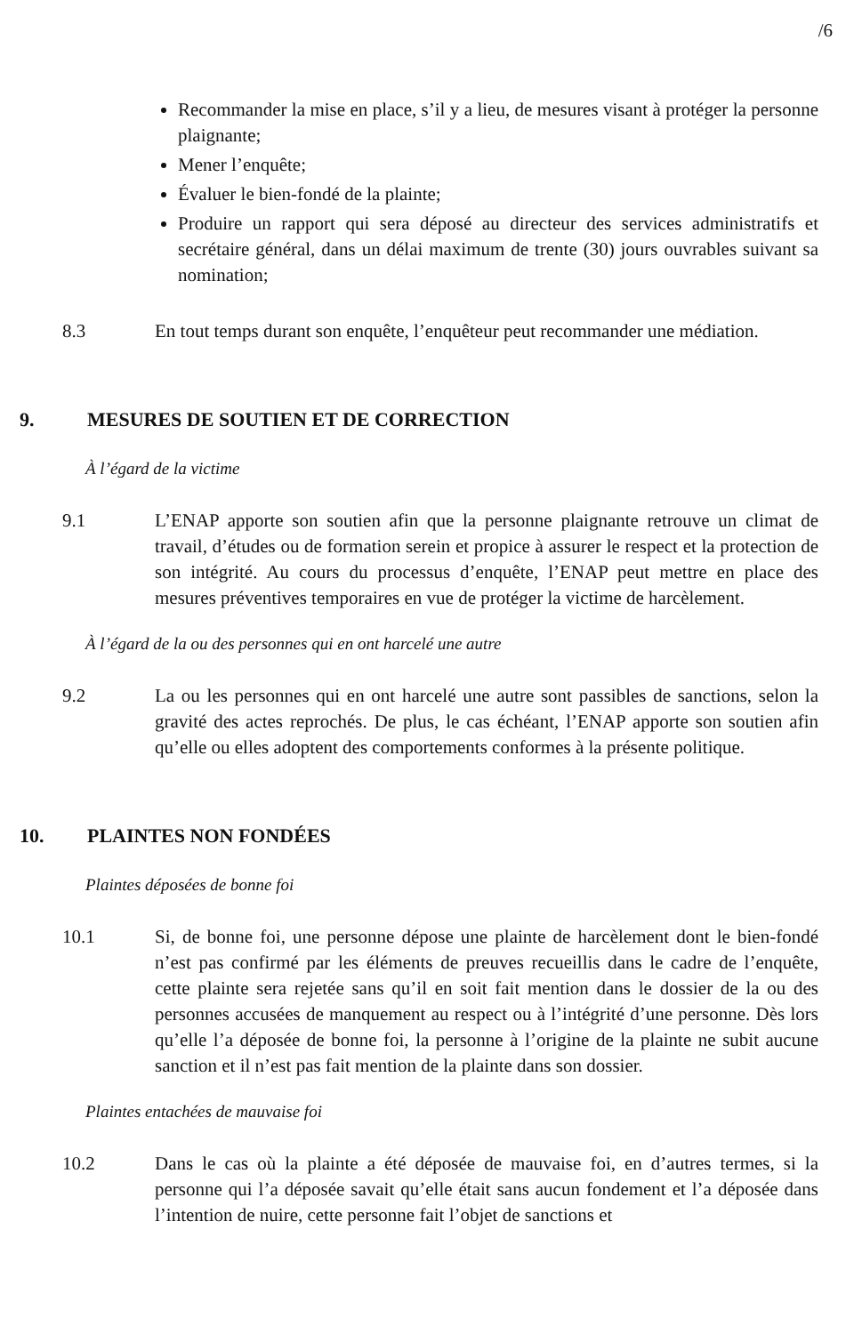/6
Recommander la mise en place, s’il y a lieu, de mesures visant à protéger la personne plaignante;
Mener l’enquête;
Évaluer le bien-fondé de la plainte;
Produire un rapport qui sera déposé au directeur des services administratifs et secrétaire général, dans un délai maximum de trente (30) jours ouvrables suivant sa nomination;
8.3 En tout temps durant son enquête, l’enquêteur peut recommander une médiation.
9. MESURES DE SOUTIEN ET DE CORRECTION
À l’égard de la victime
9.1 L’ENAP apporte son soutien afin que la personne plaignante retrouve un climat de travail, d’études ou de formation serein et propice à assurer le respect et la protection de son intégrité. Au cours du processus d’enquête, l’ENAP peut mettre en place des mesures préventives temporaires en vue de protéger la victime de harcèlement.
À l’égard de la ou des personnes qui en ont harcelé une autre
9.2 La ou les personnes qui en ont harcelé une autre sont passibles de sanctions, selon la gravité des actes reprochés. De plus, le cas échéant, l’ENAP apporte son soutien afin qu’elle ou elles adoptent des comportements conformes à la présente politique.
10. PLAINTES NON FONDÉES
Plaintes déposées de bonne foi
10.1 Si, de bonne foi, une personne dépose une plainte de harcèlement dont le bien-fondé n’est pas confirmé par les éléments de preuves recueillis dans le cadre de l’enquête, cette plainte sera rejetée sans qu’il en soit fait mention dans le dossier de la ou des personnes accusées de manquement au respect ou à l’intégrité d’une personne. Dès lors qu’elle l’a déposée de bonne foi, la personne à l’origine de la plainte ne subit aucune sanction et il n’est pas fait mention de la plainte dans son dossier.
Plaintes entachées de mauvaise foi
10.2 Dans le cas où la plainte a été déposée de mauvaise foi, en d’autres termes, si la personne qui l’a déposée savait qu’elle était sans aucun fondement et l’a déposée dans l’intention de nuire, cette personne fait l’objet de sanctions et